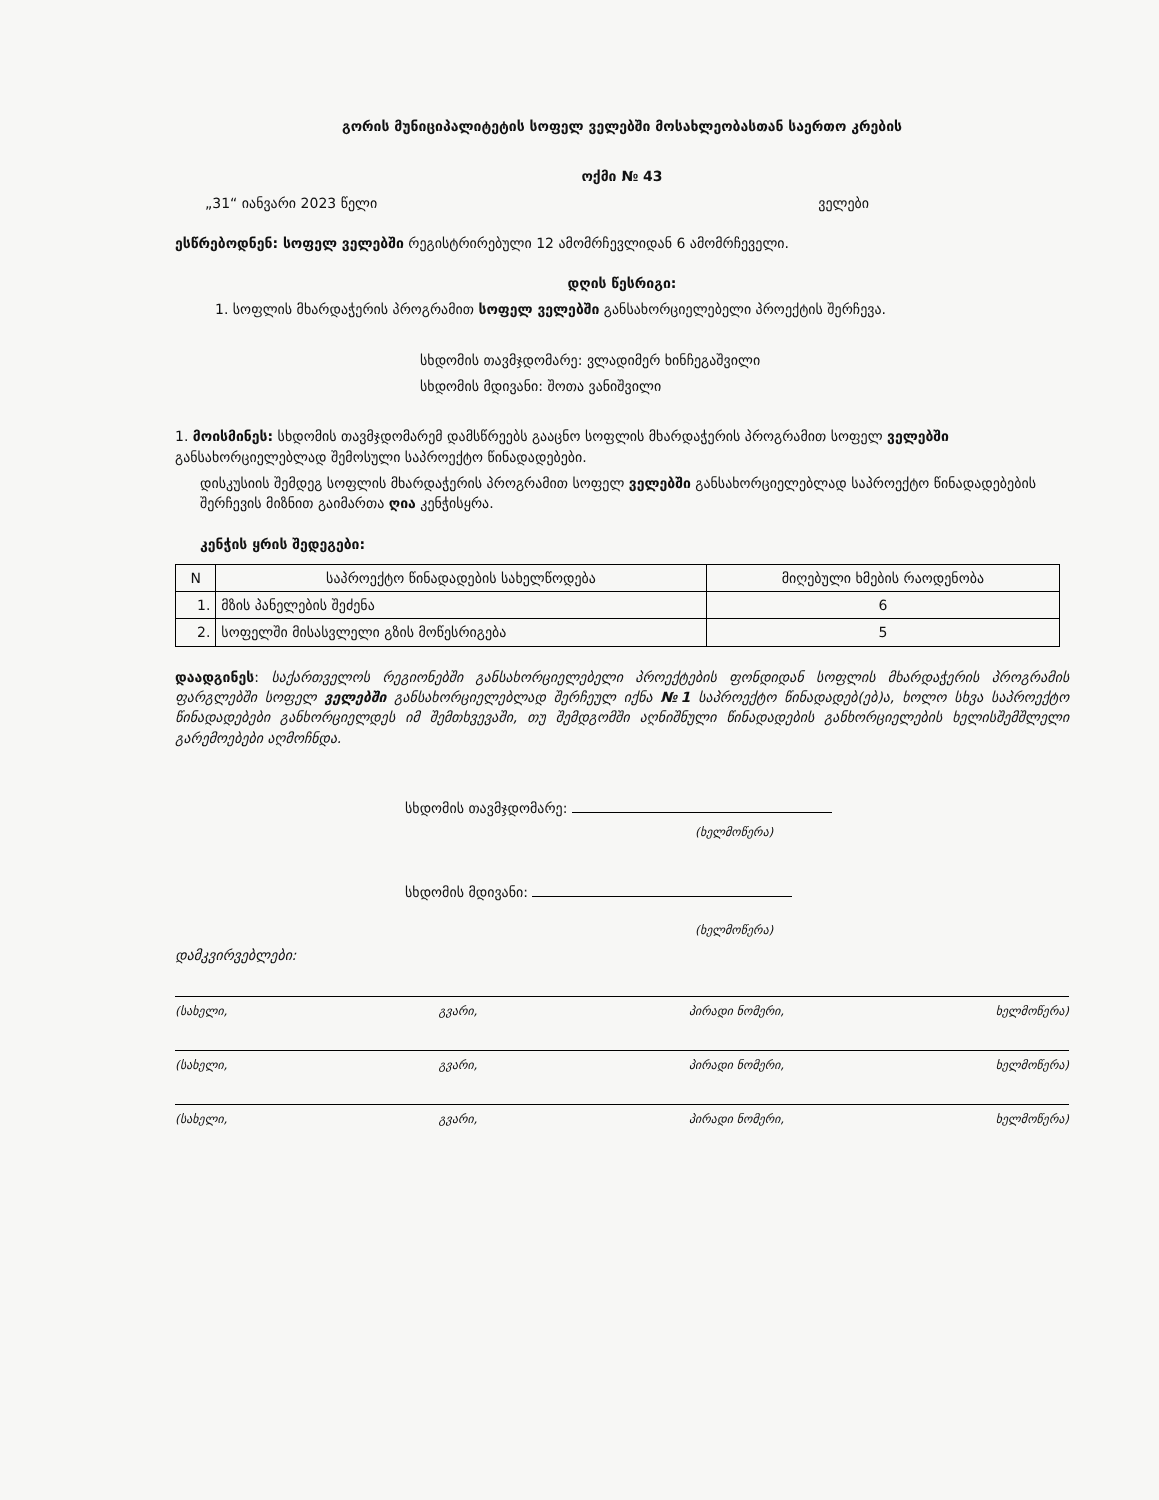გორის მუნიციპალიტეტის სოფელ ველებში მოსახლეობასთან საერთო კრების
ოქმი № 43
„31“ იანვარი 2023 წელი ველები
ესწრებოდნენ: სოფელ ველებში რეგისტრირებული 12 ამომრჩევლიდან 6 ამომრჩეველი.
დღის წესრიგი:
1. სოფლის მხარდაჭერის პროგრამით სოფელ ველებში განსახორციელებელი პროექტის შერჩევა.
სხდომის თავმჯდომარე: ვლადიმერ ხინჩეგაშვილი
სხდომის მდივანი: შოთა ვანიშვილი
1. მოისმინეს: სხდომის თავმჯდომარემ დამსწრეებს გააცნო სოფლის მხარდაჭერის პროგრამით სოფელ ველებში განსახორციელებლად შემოსული საპროექტო წინადადებები.
დისკუსიის შემდეგ სოფლის მხარდაჭერის პროგრამით სოფელ ველებში განსახორციელებლად საპროექტო წინადადებების შერჩევის მიზნით გაიმართა ღია კენჭისყრა.
კენჭის ყრის შედეგები:
| N | საპროექტო წინადადების სახელწოდება | მიღებული ხმების რაოდენობა |
| --- | --- | --- |
| 1. | მზის პანელების შეძენა | 6 |
| 2. | სოფელში მისასვლელი გზის მოწესრიგება | 5 |
დაადგინეს: საქართველოს რეგიონებში განსახორციელებელი პროექტების ფონდიდან სოფლის მხარდაჭერის პროგრამის ფარგლებში სოფელ ველებში განსახორციელებლად შერჩეულ იქნა №1 საპროექტო წინადადებ(ებ)ა, ხოლო სხვა საპროექტო წინადადებები განხორციელდეს იმ შემთხვევაში, თუ შემდგომში აღნიშნული წინადადების განხორციელების ხელისშემშლელი გარემოებები აღმოჩნდა.
სხდომის თავმჯდომარე:
(ხელმოწერა)
სხდომის მდივანი:
(ხელმოწერა)
დამკვირვებლები:
(სახელი, გვარი, პირადი ნომერი, ხელმოწერა)
(სახელი, გვარი, პირადი ნომერი, ხელმოწერა)
(სახელი, გვარი, პირადი ნომერი, ხელმოწერა)